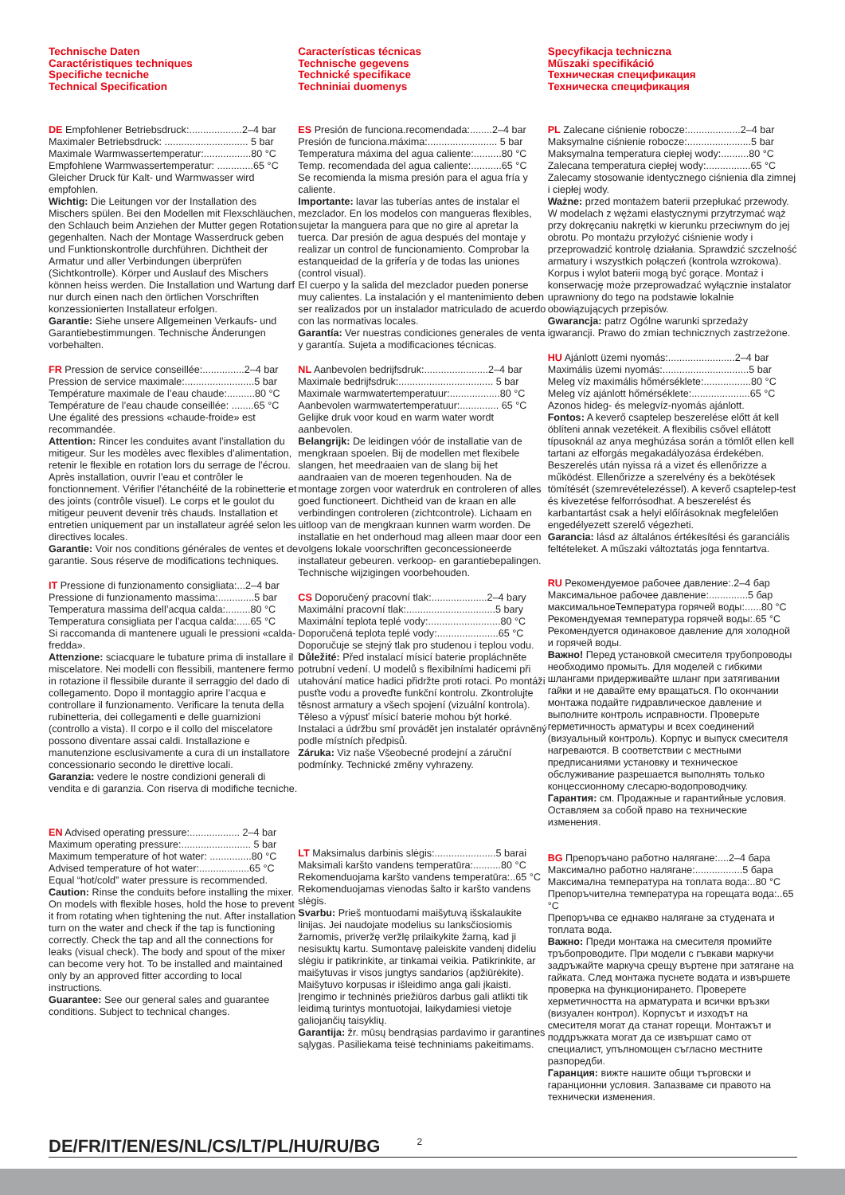Technische Daten
Caractéristiques techniques
Specifiche tecniche
Technical Specification
Características técnicas
Technische gegevens
Technické specifikace
Techniniai duomenys
Specyfikacja techniczna
Műszaki specifikáció
Техническая спецификация
Техническа спецификация
DE Empfohlener Betriebsdruck:...................2–4 bar
Maximaler Betriebsdruck: .............................. 5 bar
Maximale Warmwassertemperatur:.................80 °C
Empfohlene Warmwassertemperatur: .............65 °C
Gleicher Druck für Kalt- und Warmwasser wird empfohlen.
Wichtig: Die Leitungen vor der Installation des Mischers spülen. Bei den Modellen mit Flexschläuchen, den Schlauch beim Anziehen der Mutter gegen Rotation gegenhalten. Nach der Montage Wasserdruck geben und Funktionskontrolle durchführen. Dichtheit der Armatur und aller Verbindungen überprüfen (Sichtkontrolle). Körper und Auslauf des Mischers können heiss werden. Die Installation und Wartung darf nur durch einen nach den örtlichen Vorschriften konzessionierten Installateur erfolgen.
Garantie: Siehe unsere Allgemeinen Verkaufs- und Garantiebestimmungen. Technische Änderungen vorbehalten.
FR Pression de service conseillée:...............2–4 bar
Pression de service maximale:.........................5 bar
Température maximale de l’eau chaude:..........80 °C
Température de l’eau chaude conseillée: ........65 °C
Une égalité des pressions «chaude-froide» est recommandée.
Attention: Rincer les conduites avant l’installation du mitigeur. Sur les modèles avec flexibles d’alimentation, retenir le flexible en rotation lors du serrage de l’écrou. Après installation, ouvrir l’eau et contrôler le fonctionnement. Vérifier l’étanchéité de la robinetterie et des joints (contrôle visuel). Le corps et le goulot du mitigeur peuvent devenir très chauds. Installation et entretien uniquement par un installateur agréé selon les directives locales.
Garantie: Voir nos conditions générales de ventes et de garantie. Sous réserve de modifications techniques.
IT Pressione di funzionamento consigliata:...2–4 bar
Pressione di funzionamento massima:.............5 bar
Temperatura massima dell’acqua calda:.........80 °C
Temperatura consigliata per l’acqua calda:.....65 °C
Si raccomanda di mantenere uguali le pressioni «calda-fredda».
Attenzione: sciacquare le tubature prima di installare il miscelatore. Nei modelli con flessibili, mantenere fermo in rotazione il flessibile durante il serraggio del dado di collegamento. Dopo il montaggio aprire l’acqua e controllare il funzionamento. Verificare la tenuta della rubinetteria, dei collegamenti e delle guarnizioni (controllo a vista). Il corpo e il collo del miscelatore possono diventare assai caldi. Installazione e manutenzione esclusivamente a cura di un installatore concessionario secondo le direttive locali.
Garanzia: vedere le nostre condizioni generali di vendita e di garanzia. Con riserva di modifiche tecniche.
EN Advised operating pressure:.................. 2–4 bar
Maximum operating pressure:......................... 5 bar
Maximum temperature of hot water: ...............80 °C
Advised temperature of hot water:..................65 °C
Equal “hot/cold” water pressure is recommended.
Caution: Rinse the conduits before installing the mixer. On models with flexible hoses, hold the hose to prevent it from rotating when tightening the nut. After installation turn on the water and check if the tap is functioning correctly. Check the tap and all the connections for leaks (visual check). The body and spout of the mixer can become very hot. To be installed and maintained only by an approved fitter according to local instructions.
Guarantee: See our general sales and guarantee conditions. Subject to technical changes.
ES Presión de funciona.recomendada:........2–4 bar
Presión de funciona.máxima:......................... 5 bar
Temperatura máxima del agua caliente:..........80 °C
Temp. recomendada del agua caliente:...........65 °C
Se recomienda la misma presión para el agua fría y caliente.
Importante: lavar las tuberías antes de instalar el mezclador. En los modelos con mangueras flexibles, sujetar la manguera para que no gire al apretar la tuerca. Dar presión de agua después del montaje y realizar un control de funcionamiento. Comprobar la estanqueidad de la grifería y de todas las uniones (control visual).
El cuerpo y la salida del mezclador pueden ponerse muy calientes. La instalación y el mantenimiento deben ser realizados por un instalador matriculado de acuerdo con las normativas locales.
Garantía: Ver nuestras condiciones generales de venta y garantía. Sujeta a modificaciones técnicas.
NL Aanbevolen bedrijfsdruk:.......................2–4 bar
Maximale bedrijfsdruk:.................................. 5 bar
Maximale warmwatertemperatuur:..................80 °C
Aanbevolen warmwatertemperatuur:.............. 65 °C
Gelijke druk voor koud en warm water wordt aanbevolen.
Belangrijk: De leidingen vóór de installatie van de mengkraan spoelen. Bij de modellen met flexibele slangen, het meedraaien van de slang bij het aandraaien van de moeren tegenhouden. Na de montage zorgen voor waterdruk en controleren of alles goed functioneert. Dichtheid van de kraan en alle verbindingen controleren (zichtcontrole). Lichaam en uitloop van de mengkraan kunnen warm worden. De installatie en het onderhoud mag alleen maar door een volgens lokale voorschriften geconcessioneerde installateur gebeuren. verkoop- en garantiebepalingen. Technische wijzigingen voorbehouden.
CS Doporučený pracovní tlak:....................2–4 bary
Maximální pracovní tlak:................................5 bary
Maximální teplota teplé vody:..........................80 °C
Doporučená teplota teplé vody:......................65 °C
Doporučuje se stejný tlak pro studenou i teplou vodu.
Důležité: Před instalací mísicí baterie propláchněte potrubní vedení. U modelů s flexibilními hadicemi při utahování matice hadici přidržte proti rotaci. Po montáži pusťte vodu a proveďte funkční kontrolu. Zkontrolujte těsnost armatury a všech spojení (vizuální kontrola). Těleso a výpusť mísicí baterie mohou být horké. Instalaci a údržbu smí provádět jen instalatér oprávněný podle místních předpisů.
Záruka: Viz naše Všeobecné prodejní a záruční podmínky. Technické změny vyhrazeny.
LT Maksimalus darbinis slėgis:......................5 barai
Maksimali karšto vandens temperatūra:..........80 °C
Rekomenduojama karšto vandens temperatūra:..65 °C
Rekomenduojamas vienodas šalto ir karšto vandens slėgis.
Svarbu: Prieš montuodami maišytuvą išskalaukite linijas. Jei naudojate modelius su lanksčiosiomis žarnomis, priveržę veržlę prilaikykite žarną, kad ji nesisuktų kartu. Sumontavę paleiskite vandenį dideliu slėgiu ir patikrinkite, ar tinkamai veikia. Patikrinkite, ar maišytuvas ir visos jungtys sandarios (apžiūrėkite). Maišytuvo korpusas ir išleidimo anga gali įkaisti. Įrengimo ir techninės priežiūros darbus gali atlikti tik leidimą turintys montuotojai, laikydamiesi vietoje galiojančių taisyklių.
Garantija: žr. mūsų bendrąsias pardavimo ir garantines sąlygas. Pasiliekama teisė techniniams pakeitimams.
PL Zalecane ciśnienie robocze:...................2–4 bar
Maksymalne ciśnienie robocze:.......................5 bar
Maksymalna temperatura ciepłej wody:..........80 °C
Zalecana temperatura ciepłej wody:................65 °C
Zalecamy stosowanie identycznego ciśnienia dla zimnej i ciepłej wody.
Ważne: przed montażem baterii przepłukać przewody. W modelach z wężami elastycznymi przytrzymać wąż przy dokręcaniu nakrętki w kierunku przeciwnym do jej obrotu. Po montażu przyłożyć ciśnienie wody i przeprowadzić kontrolę działania. Sprawdzić szczelność armatury i wszystkich połączeń (kontrola wzrokowa). Korpus i wylot baterii mogą być gorące. Montaż i konserwację może przeprowadzać wyłącznie instalator uprawniony do tego na podstawie lokalnie obowiązujących przepisów.
Gwarancja: patrz Ogólne warunki sprzedaży igwarancji. Prawo do zmian technicznych zastrzeżone.
HU Ajánlott üzemi nyomás:........................2–4 bar
Maximális üzemi nyomás:...............................5 bar
Meleg víz maximális hőmérséklete:.................80 °C
Meleg víz ajánlott hőmérséklete:.....................65 °C
Azonos hideg- és melegvíz-nyomás ajánlott.
Fontos: A keverő csaptelep beszerelése előtt át kell öblíteni annak vezetékeit. A flexibilis csővel ellátott típusoknál az anya meghúzása során a tömlőt ellen kell tartani az elforgás megakadályozása érdekében. Beszerelés után nyissa rá a vizet és ellenőrizze a működést. Ellenőrizze a szerelvény és a bekötések tömítését (szemrevételezéssel). A keverő csaptelep-test és kivezetése felforrósodhat. A beszerelést és karbantartást csak a helyi előírásoknak megfelelően engedélyezett szerelő végezheti.
Garancia: lásd az általános értékesítési és garanciális feltételeket. A műszaki változtatás joga fenntartva.
RU Рекомендуемое рабочее давление:.2–4 бар
Максимальное рабочее давление:..............5 бар
максимальноеТемпература горячей воды:......80 °C
Рекомендуемая температура горячей воды:.65 °C
Рекомендуется одинаковое давление для холодной и горячей воды.
Важно! Перед установкой смесителя трубопроводы необходимо промыть. Для моделей с гибкими шлангами придерживайте шланг при затягивании гайки и не давайте ему вращаться. По окончании монтажа подайте гидравлическое давление и выполните контроль исправности. Проверьте герметичность арматуры и всех соединений (визуальный контроль). Корпус и выпуск смесителя нагреваются. В соответствии с местными предписаниями установку и техническое обслуживание разрешается выполнять только концессионному слесарю-водопроводчику.
Гарантия: см. Продажные и гарантийные условия. Оставляем за собой право на технические изменения.
BG Препоръчано работно налягане:....2–4 бара
Максимално работно налягане:.................5 бара
Максимална температура на топлата вода:..80 °C
Препоръчителна температура на горещата вода:..65 °C
Препоръчва се еднакво налягане за студената и топлата вода.
Важно: Преди монтажа на смесителя промийте тръбопроводите. При модели с гъвкави маркучи задръжайте маркуча срещу въртене при затягане на гайката. След монтажа пуснете водата и извършете проверка на функционирането. Проверете херметичността на арматурата и всички връзки (визуален контрол). Корпусът и изходът на смесителя могат да станат горещи. Монтажът и поддръжката могат да се извършат само от специалист, упълномощен съгласно местните разпоредби.
Гаранция: вижте нашите общи търговски и гаранционни условия. Запазваме си правото на технически изменения.
DE/FR/IT/EN/ES/NL/CS/LT/PL/HU/RU/BG
2